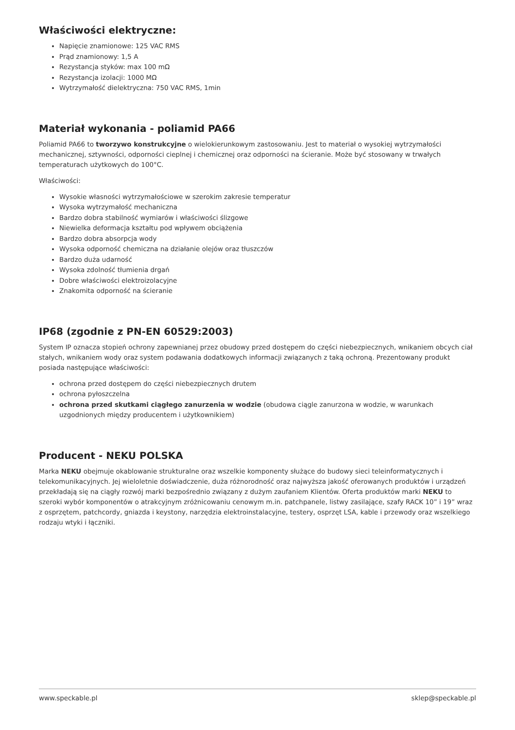Właściwości elektryczne:
Napięcie znamionowe: 125 VAC RMS
Prąd znamionowy: 1,5 A
Rezystancja styków: max 100 mΩ
Rezystancja izolacji: 1000 MΩ
Wytrzymałość dielektryczna: 750 VAC RMS, 1min
Materiał wykonania - poliamid PA66
Poliamid PA66 to tworzywo konstrukcyjne o wielokierunkowym zastosowaniu. Jest to materiał o wysokiej wytrzymałości mechanicznej, sztywności, odporności cieplnej i chemicznej oraz odporności na ścieranie. Może być stosowany w trwałych temperaturach użytkowych do 100°C.
Właściwości:
Wysokie własności wytrzymałościowe w szerokim zakresie temperatur
Wysoka wytrzymałość mechaniczna
Bardzo dobra stabilność wymiarów i właściwości ślizgowe
Niewielka deformacja kształtu pod wpływem obciążenia
Bardzo dobra absorpcja wody
Wysoka odporność chemiczna na działanie olejów oraz tłuszczów
Bardzo duża udarność
Wysoka zdolność tłumienia drgań
Dobre właściwości elektroizolacyjne
Znakomita odporność na ścieranie
IP68 (zgodnie z PN-EN 60529:2003)
System IP oznacza stopień ochrony zapewnianej przez obudowy przed dostępem do części niebezpiecznych, wnikaniem obcych ciał stałych, wnikaniem wody oraz system podawania dodatkowych informacji związanych z taką ochroną. Prezentowany produkt posiada następujące właściwości:
ochrona przed dostępem do części niebezpiecznych drutem
ochrona pyłoszczelna
ochrona przed skutkami ciągłego zanurzenia w wodzie (obudowa ciągle zanurzona w wodzie, w warunkach uzgodnionych między producentem i użytkownikiem)
Producent - NEKU POLSKA
Marka NEKU obejmuje okablowanie strukturalne oraz wszelkie komponenty służące do budowy sieci teleinformatycznych i telekomunikacyjnych. Jej wieloletnie doświadczenie, duża różnorodność oraz najwyższa jakość oferowanych produktów i urządzeń przekładają się na ciągły rozwój marki bezpośrednio związany z dużym zaufaniem Klientów. Oferta produktów marki NEKU to szeroki wybór komponentów o atrakcyjnym zróżnicowaniu cenowym m.in. patchpanele, listwy zasilające, szafy RACK 10” i 19” wraz z osprzętem, patchcordy, gniazda i keystony, narzędzia elektroinstalacyjne, testery, osprzęt LSA, kable i przewody oraz wszelkiego rodzaju wtyki i łączniki.
www.speckable.pl sklep@speckable.pl